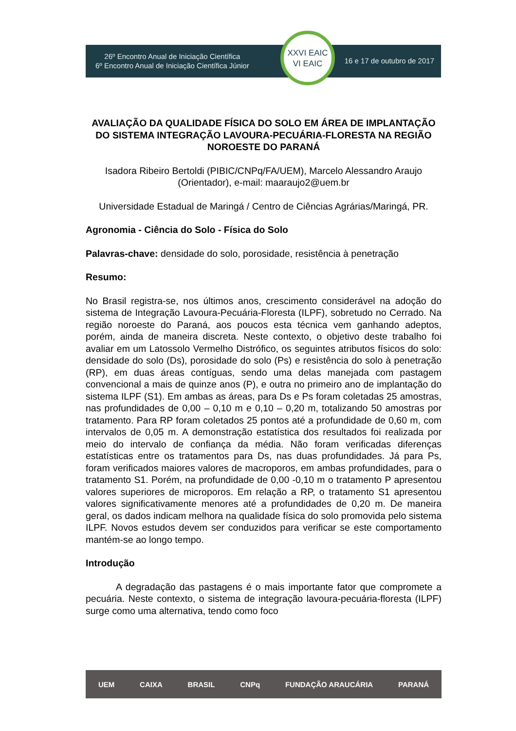26º Encontro Anual de Iniciação Científica
6º Encontro Anual de Iniciação Científica Júnior
XXVI EAIC
VI EAIC
16 e 17 de outubro de 2017
AVALIAÇÃO DA QUALIDADE FÍSICA DO SOLO EM ÁREA DE IMPLANTAÇÃO DO SISTEMA INTEGRAÇÃO LAVOURA-PECUÁRIA-FLORESTA NA REGIÃO NOROESTE DO PARANÁ
Isadora Ribeiro Bertoldi (PIBIC/CNPq/FA/UEM), Marcelo Alessandro Araujo (Orientador), e-mail: maaraujo2@uem.br
Universidade Estadual de Maringá / Centro de Ciências Agrárias/Maringá, PR.
Agronomia - Ciência do Solo - Física do Solo
Palavras-chave: densidade do solo, porosidade, resistência à penetração
Resumo:
No Brasil registra-se, nos últimos anos, crescimento considerável na adoção do sistema de Integração Lavoura-Pecuária-Floresta (ILPF), sobretudo no Cerrado. Na região noroeste do Paraná, aos poucos esta técnica vem ganhando adeptos, porém, ainda de maneira discreta. Neste contexto, o objetivo deste trabalho foi avaliar em um Latossolo Vermelho Distrófico, os seguintes atributos físicos do solo: densidade do solo (Ds), porosidade do solo (Ps) e resistência do solo à penetração (RP), em duas áreas contíguas, sendo uma delas manejada com pastagem convencional a mais de quinze anos (P), e outra no primeiro ano de implantação do sistema ILPF (S1). Em ambas as áreas, para Ds e Ps foram coletadas 25 amostras, nas profundidades de 0,00 – 0,10 m e 0,10 – 0,20 m, totalizando 50 amostras por tratamento. Para RP foram coletados 25 pontos até a profundidade de 0,60 m, com intervalos de 0,05 m. A demonstração estatística dos resultados foi realizada por meio do intervalo de confiança da média. Não foram verificadas diferenças estatísticas entre os tratamentos para Ds, nas duas profundidades. Já para Ps, foram verificados maiores valores de macroporos, em ambas profundidades, para o tratamento S1. Porém, na profundidade de 0,00 -0,10 m o tratamento P apresentou valores superiores de microporos. Em relação a RP, o tratamento S1 apresentou valores significativamente menores até a profundidades de 0,20 m. De maneira geral, os dados indicam melhora na qualidade física do solo promovida pelo sistema ILPF. Novos estudos devem ser conduzidos para verificar se este comportamento mantém-se ao longo tempo.
Introdução
A degradação das pastagens é o mais importante fator que compromete a pecuária. Neste contexto, o sistema de integração lavoura-pecuária-floresta (ILPF) surge como uma alternativa, tendo como foco
UEM CAIXA BRASIL CNPq FUNDAÇÃO ARAUCÁRIA PARANÁ